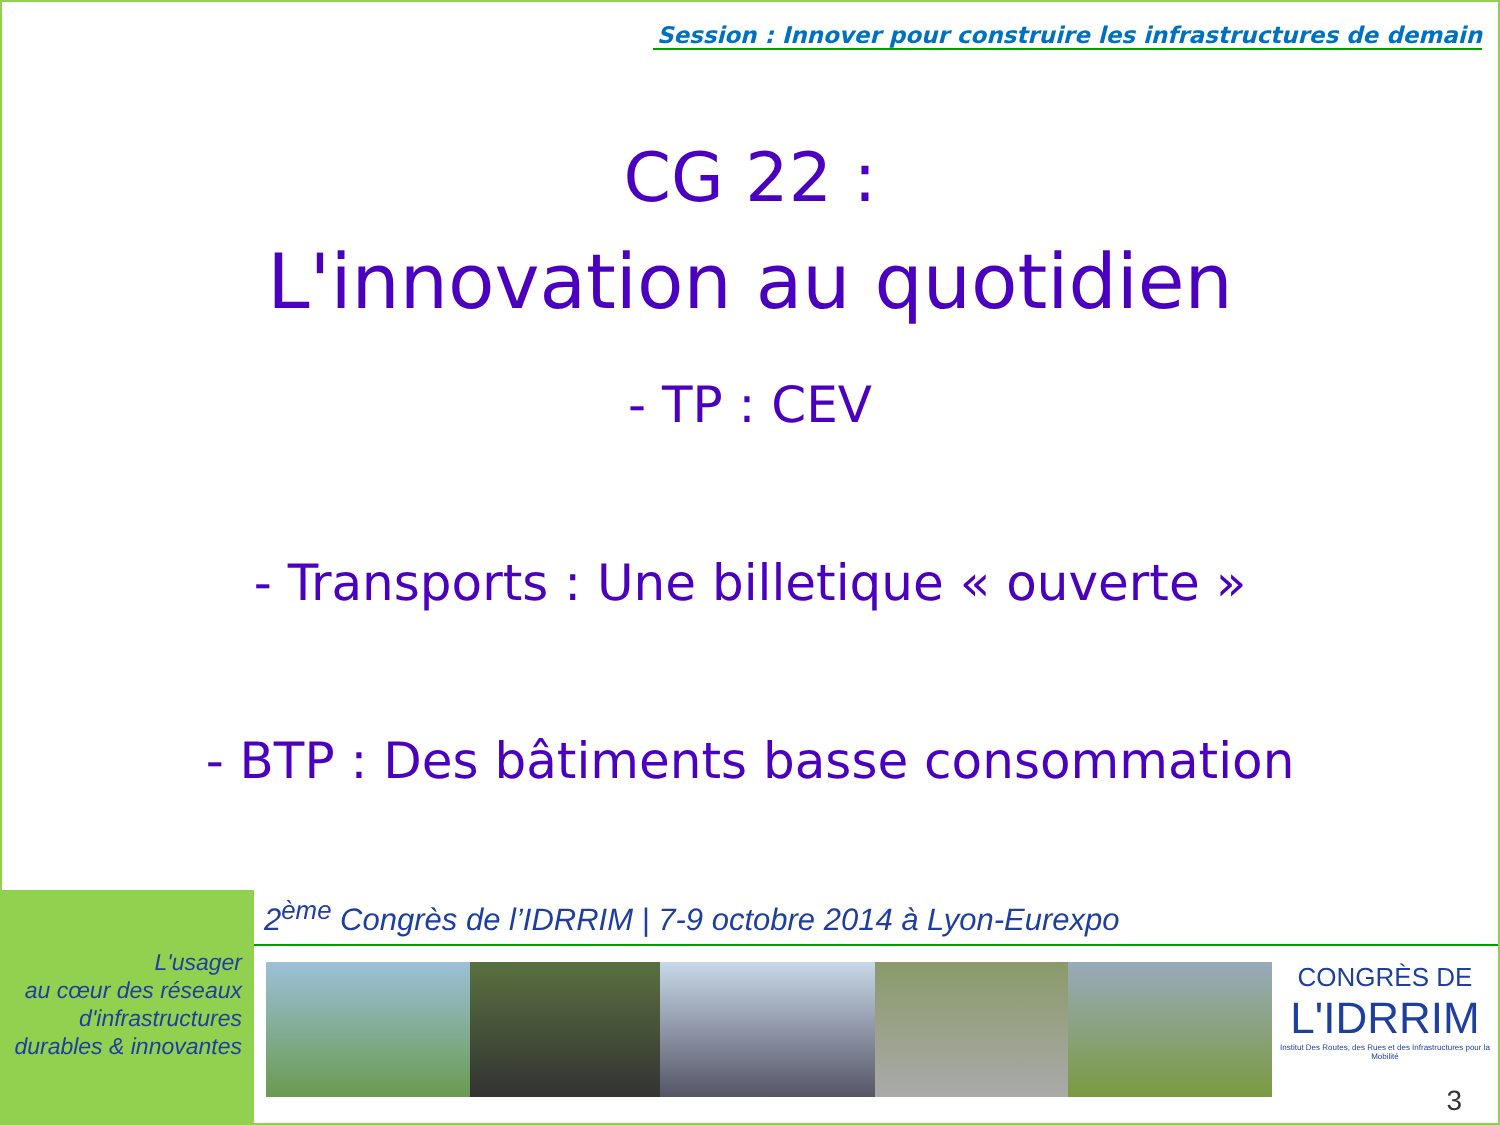Session : Innover pour construire les infrastructures de demain
CG 22 :
L'innovation au quotidien
- TP : CEV
- Transports : Une billetique « ouverte »
- BTP : Des bâtiments basse consommation
L'usager
au cœur des réseaux
d'infrastructures
durables & innovantes
2<sup>ème</sup> Congrès de l’IDRRIM | 7-9 octobre 2014 à Lyon-Eurexpo
CONGRÈS DE
L'IDRRIM
Institut Des Routes, des Rues et des Infrastructures pour la Mobilité
3